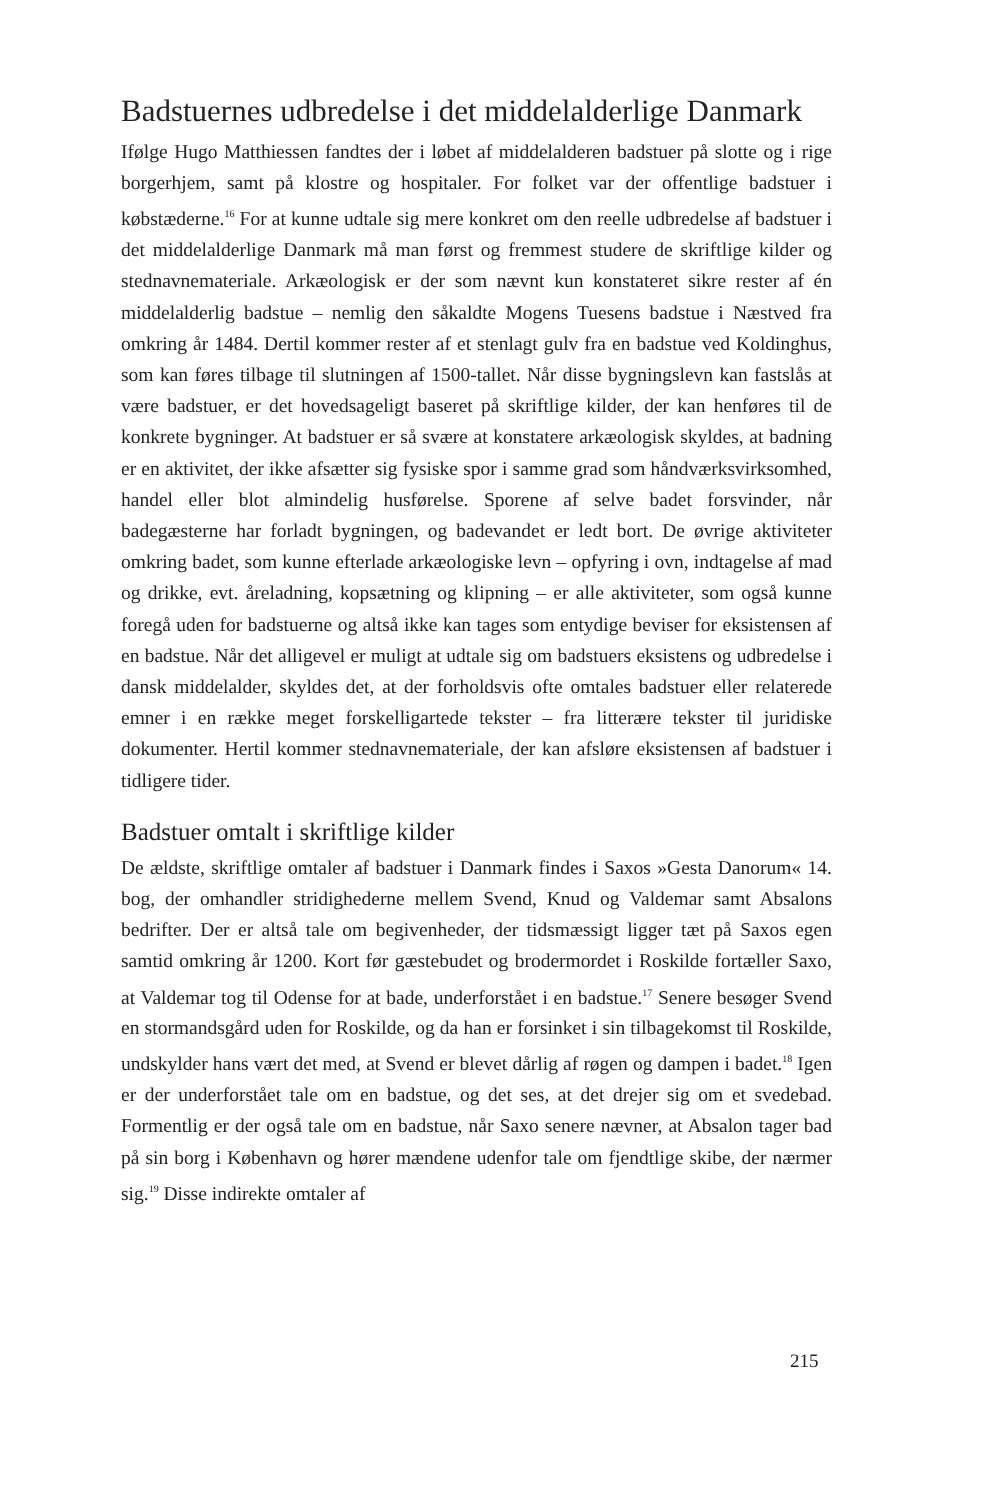Badstuernes udbredelse i det middelalderlige Danmark
Ifølge Hugo Matthiessen fandtes der i løbet af middelalderen badstuer på slotte og i rige borgerhjem, samt på klostre og hospitaler. For folket var der offentlige badstuer i købstæderne.<sup>16</sup> For at kunne udtale sig mere konkret om den reelle udbredelse af badstuer i det middelalderlige Danmark må man først og fremmest studere de skriftlige kilder og stednavnemateriale. Arkæologisk er der som nævnt kun konstateret sikre rester af én middelalderlig badstue – nemlig den såkaldte Mogens Tuesens badstue i Næstved fra omkring år 1484. Dertil kommer rester af et stenlagt gulv fra en badstue ved Koldinghus, som kan føres tilbage til slutningen af 1500-tallet. Når disse bygningslevn kan fastslås at være badstuer, er det hovedsageligt baseret på skriftlige kilder, der kan henføres til de konkrete bygninger. At badstuer er så svære at konstatere arkæologisk skyldes, at badning er en aktivitet, der ikke afsætter sig fysiske spor i samme grad som håndværksvirksomhed, handel eller blot almindelig husførelse. Sporene af selve badet forsvinder, når badegæsterne har forladt bygningen, og badevandet er ledt bort. De øvrige aktiviteter omkring badet, som kunne efterlade arkæologiske levn – opfyring i ovn, indtagelse af mad og drikke, evt. åreladning, kopsætning og klipning – er alle aktiviteter, som også kunne foregå uden for badstuerne og altså ikke kan tages som entydige beviser for eksistensen af en badstue. Når det alligevel er muligt at udtale sig om badstuers eksistens og udbredelse i dansk middelalder, skyldes det, at der forholdsvis ofte omtales badstuer eller relaterede emner i en række meget forskelligartede tekster – fra litterære tekster til juridiske dokumenter. Hertil kommer stednavnemateriale, der kan afsløre eksistensen af badstuer i tidligere tider.
Badstuer omtalt i skriftlige kilder
De ældste, skriftlige omtaler af badstuer i Danmark findes i Saxos »Gesta Danorum« 14. bog, der omhandler stridighederne mellem Svend, Knud og Valdemar samt Absalons bedrifter. Der er altså tale om begivenheder, der tidsmæssigt ligger tæt på Saxos egen samtid omkring år 1200. Kort før gæstebudet og brodermordet i Roskilde fortæller Saxo, at Valdemar tog til Odense for at bade, underforstået i en badstue.<sup>17</sup> Senere besøger Svend en stormandsgård uden for Roskilde, og da han er forsinket i sin tilbagekomst til Roskilde, undskylder hans vært det med, at Svend er blevet dårlig af røgen og dampen i badet.<sup>18</sup> Igen er der underforstået tale om en badstue, og det ses, at det drejer sig om et svedebad. Formentlig er der også tale om en badstue, når Saxo senere nævner, at Absalon tager bad på sin borg i København og hører mændene udenfor tale om fjendtlige skibe, der nærmer sig.<sup>19</sup> Disse indirekte omtaler af
215